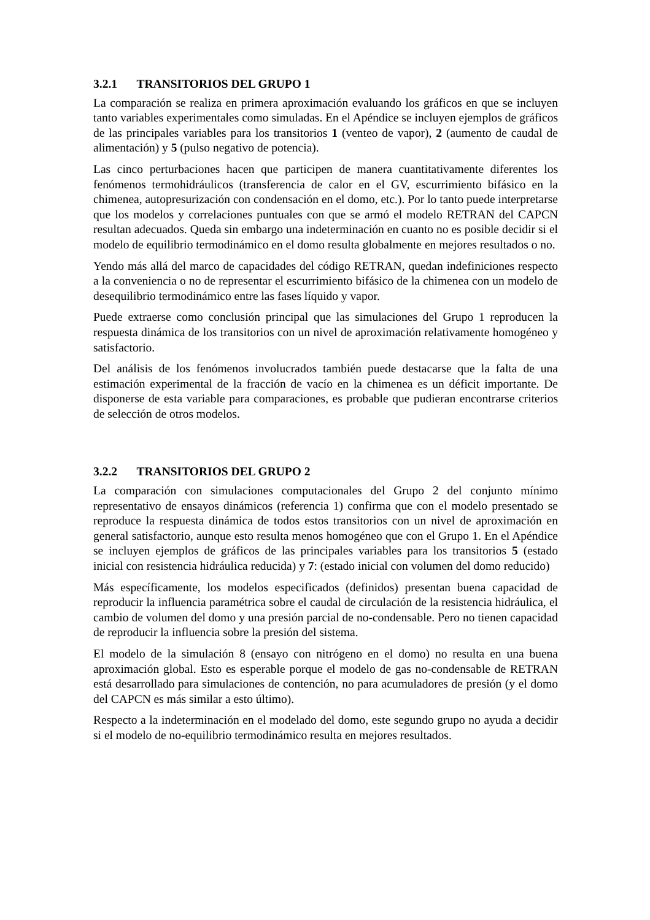3.2.1 TRANSITORIOS DEL GRUPO 1
La comparación se realiza en primera aproximación evaluando los gráficos en que se incluyen tanto variables experimentales como simuladas. En el Apéndice se incluyen ejemplos de gráficos de las principales variables para los transitorios 1 (venteo de vapor), 2 (aumento de caudal de alimentación) y 5 (pulso negativo de potencia).
Las cinco perturbaciones hacen que participen de manera cuantitativamente diferentes los fenómenos termohidráulicos (transferencia de calor en el GV, escurrimiento bifásico en la chimenea, autopresurización con condensación en el domo, etc.). Por lo tanto puede interpretarse que los modelos y correlaciones puntuales con que se armó el modelo RETRAN del CAPCN resultan adecuados. Queda sin embargo una indeterminación en cuanto no es posible decidir si el modelo de equilibrio termodinámico en el domo resulta globalmente en mejores resultados o no.
Yendo más allá del marco de capacidades del código RETRAN, quedan indefiniciones respecto a la conveniencia o no de representar el escurrimiento bifásico de la chimenea con un modelo de desequilibrio termodinámico entre las fases líquido y vapor.
Puede extraerse como conclusión principal que las simulaciones del Grupo 1 reproducen la respuesta dinámica de los transitorios con un nivel de aproximación relativamente homogéneo y satisfactorio.
Del análisis de los fenómenos involucrados también puede destacarse que la falta de una estimación experimental de la fracción de vacío en la chimenea es un déficit importante. De disponerse de esta variable para comparaciones, es probable que pudieran encontrarse criterios de selección de otros modelos.
3.2.2 TRANSITORIOS DEL GRUPO 2
La comparación con simulaciones computacionales del Grupo 2 del conjunto mínimo representativo de ensayos dinámicos (referencia 1) confirma que con el modelo presentado se reproduce la respuesta dinámica de todos estos transitorios con un nivel de aproximación en general satisfactorio, aunque esto resulta menos homogéneo que con el Grupo 1. En el Apéndice se incluyen ejemplos de gráficos de las principales variables para los transitorios 5 (estado inicial con resistencia hidráulica reducida) y 7: (estado inicial con volumen del domo reducido)
Más específicamente, los modelos especificados (definidos) presentan buena capacidad de reproducir la influencia paramétrica sobre el caudal de circulación de la resistencia hidráulica, el cambio de volumen del domo y una presión parcial de no-condensable. Pero no tienen capacidad de reproducir la influencia sobre la presión del sistema.
El modelo de la simulación 8 (ensayo con nitrógeno en el domo) no resulta en una buena aproximación global. Esto es esperable porque el modelo de gas no-condensable de RETRAN está desarrollado para simulaciones de contención, no para acumuladores de presión (y el domo del CAPCN es más similar a esto último).
Respecto a la indeterminación en el modelado del domo, este segundo grupo no ayuda a decidir si el modelo de no-equilibrio termodinámico resulta en mejores resultados.